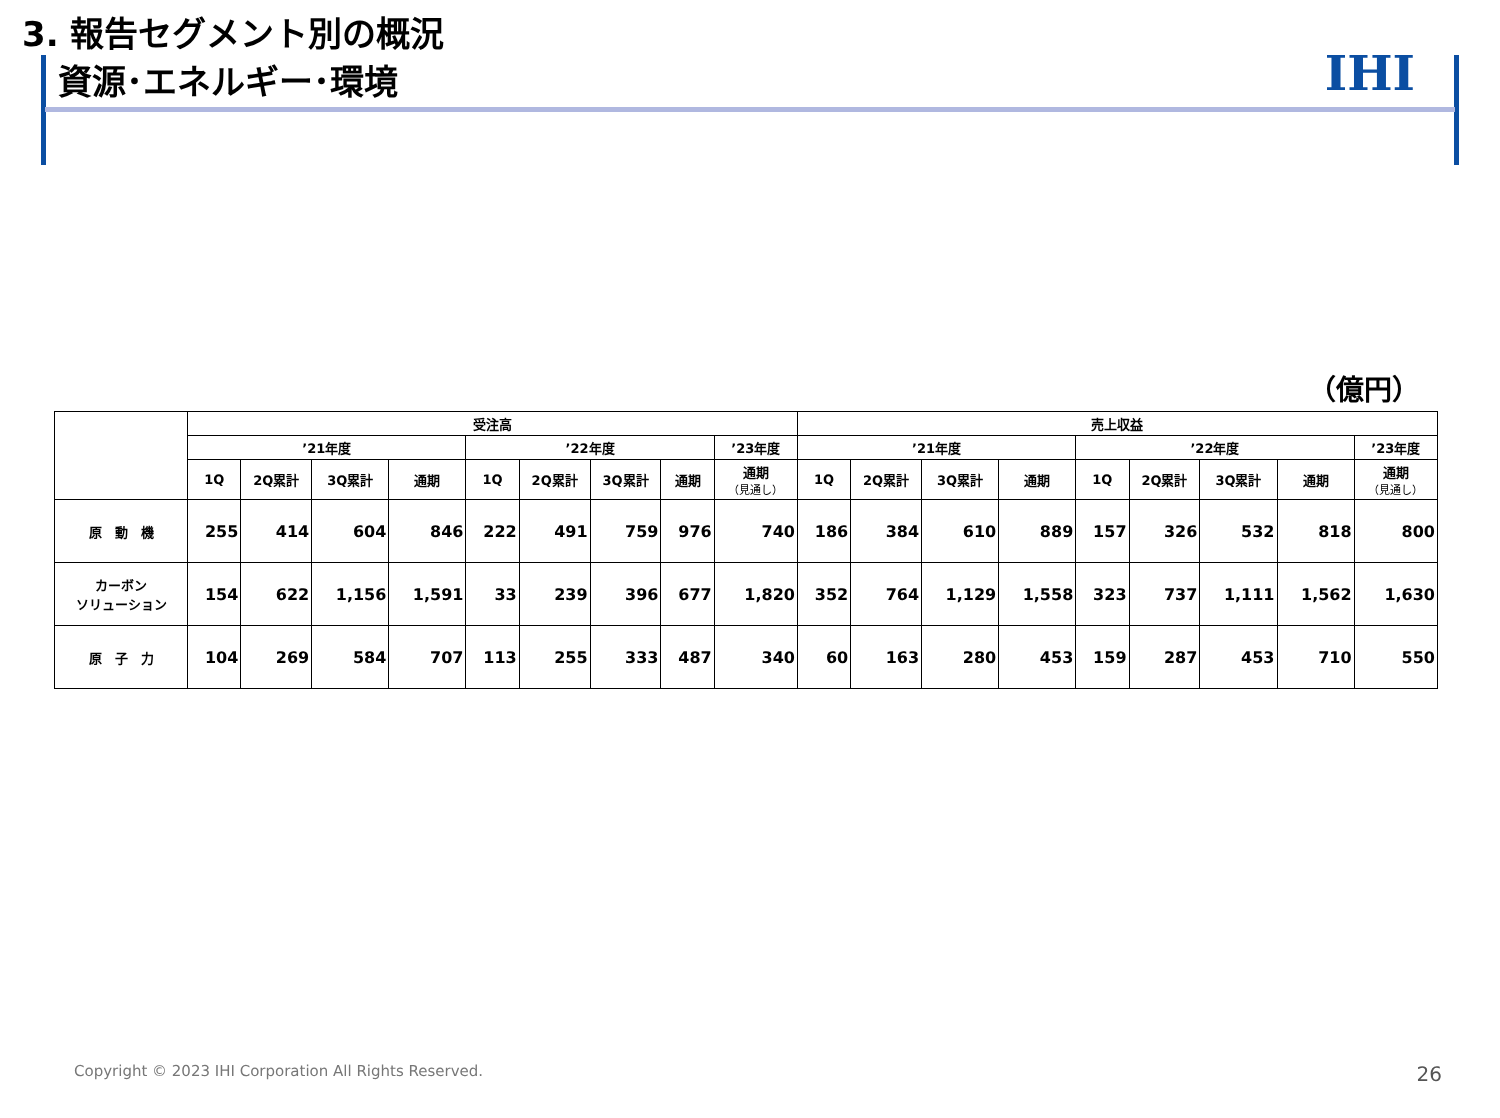3. 報告セグメント別の概況
資源･エネルギー･環境
IHI
（億円）
| | 受注高 | | | | | | | | | 売上収益 | | | | | | | | |
| --- | --- | --- | --- | --- | --- | --- | --- | --- | --- | --- | --- | --- | --- | --- | --- | --- | --- | --- |
| | ’21年度 | | | | ’22年度 | | | | ’23年度 | ’21年度 | | | | ’22年度 | | | | ’23年度 |
| | 1Q | 2Q累計 | 3Q累計 | 通期 | 1Q | 2Q累計 | 3Q累計 | 通期 | 通期 （見通し） | 1Q | 2Q累計 | 3Q累計 | 通期 | 1Q | 2Q累計 | 3Q累計 | 通期 | 通期 （見通し） |
| 原 動 機 | 255 | 414 | 604 | 846 | 222 | 491 | 759 | 976 | 740 | 186 | 384 | 610 | 889 | 157 | 326 | 532 | 818 | 800 |
| カーボン ソリューション | 154 | 622 | 1,156 | 1,591 | 33 | 239 | 396 | 677 | 1,820 | 352 | 764 | 1,129 | 1,558 | 323 | 737 | 1,111 | 1,562 | 1,630 |
| 原 子 力 | 104 | 269 | 584 | 707 | 113 | 255 | 333 | 487 | 340 | 60 | 163 | 280 | 453 | 159 | 287 | 453 | 710 | 550 |
Copyright © 2023 IHI Corporation All Rights Reserved.
26